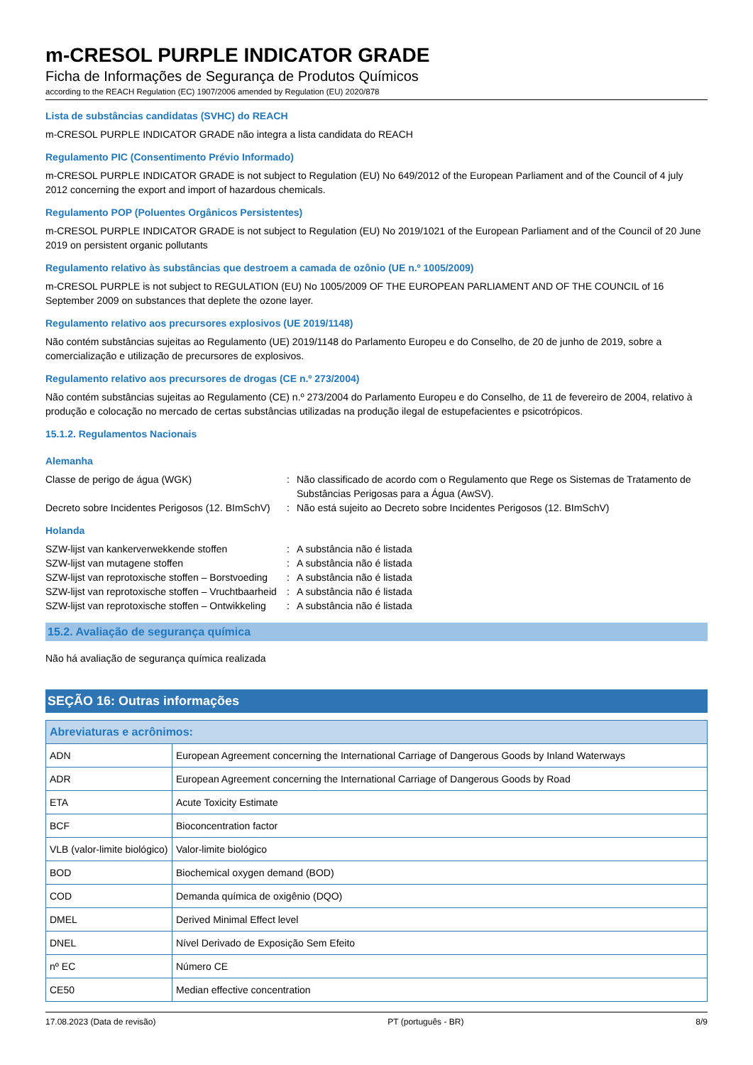m-CRESOL PURPLE INDICATOR GRADE
Ficha de Informações de Segurança de Produtos Químicos
according to the REACH Regulation (EC) 1907/2006 amended by Regulation (EU) 2020/878
Lista de substâncias candidatas (SVHC) do REACH
m-CRESOL PURPLE INDICATOR GRADE não integra a lista candidata do REACH
Regulamento PIC (Consentimento Prévio Informado)
m-CRESOL PURPLE INDICATOR GRADE is not subject to Regulation (EU) No 649/2012 of the European Parliament and of the Council of 4 july 2012 concerning the export and import of hazardous chemicals.
Regulamento POP (Poluentes Orgânicos Persistentes)
m-CRESOL PURPLE INDICATOR GRADE is not subject to Regulation (EU) No 2019/1021 of the European Parliament and of the Council of 20 June 2019 on persistent organic pollutants
Regulamento relativo às substâncias que destroem a camada de ozônio (UE n.º 1005/2009)
m-CRESOL PURPLE is not subject to REGULATION (EU) No 1005/2009 OF THE EUROPEAN PARLIAMENT AND OF THE COUNCIL of 16 September 2009 on substances that deplete the ozone layer.
Regulamento relativo aos precursores explosivos (UE 2019/1148)
Não contém substâncias sujeitas ao Regulamento (UE) 2019/1148 do Parlamento Europeu e do Conselho, de 20 de junho de 2019, sobre a comercialização e utilização de precursores de explosivos.
Regulamento relativo aos precursores de drogas (CE n.º 273/2004)
Não contém substâncias sujeitas ao Regulamento (CE) n.º 273/2004 do Parlamento Europeu e do Conselho, de 11 de fevereiro de 2004, relativo à produção e colocação no mercado de certas substâncias utilizadas na produção ilegal de estupefacientes e psicotrópicos.
15.1.2. Regulamentos Nacionais
Alemanha
| Classe de perigo de água (WGK) | : | Não classificado de acordo com o Regulamento que Rege os Sistemas de Tratamento de Substâncias Perigosas para a Água (AwSV). |
| Decreto sobre Incidentes Perigosos (12. BImSchV) | : | Não está sujeito ao Decreto sobre Incidentes Perigosos (12. BImSchV) |
Holanda
| SZW-lijst van kankerverwekkende stoffen | : | A substância não é listada |
| SZW-lijst van mutagene stoffen | : | A substância não é listada |
| SZW-lijst van reprotoxische stoffen – Borstvoeding | : | A substância não é listada |
| SZW-lijst van reprotoxische stoffen – Vruchtbaarheid | : | A substância não é listada |
| SZW-lijst van reprotoxische stoffen – Ontwikkeling | : | A substância não é listada |
15.2. Avaliação de segurança química
Não há avaliação de segurança química realizada
SEÇÃO 16: Outras informações
| Abreviaturas e acrônimos: | |
| --- | --- |
| ADN | European Agreement concerning the International Carriage of Dangerous Goods by Inland Waterways |
| ADR | European Agreement concerning the International Carriage of Dangerous Goods by Road |
| ETA | Acute Toxicity Estimate |
| BCF | Bioconcentration factor |
| VLB (valor-limite biológico) | Valor-limite biológico |
| BOD | Biochemical oxygen demand (BOD) |
| COD | Demanda química de oxigênio (DQO) |
| DMEL | Derived Minimal Effect level |
| DNEL | Nível Derivado de Exposição Sem Efeito |
| nº EC | Número CE |
| CE50 | Median effective concentration |
17.08.2023 (Data de revisão) PT (português - BR) 8/9